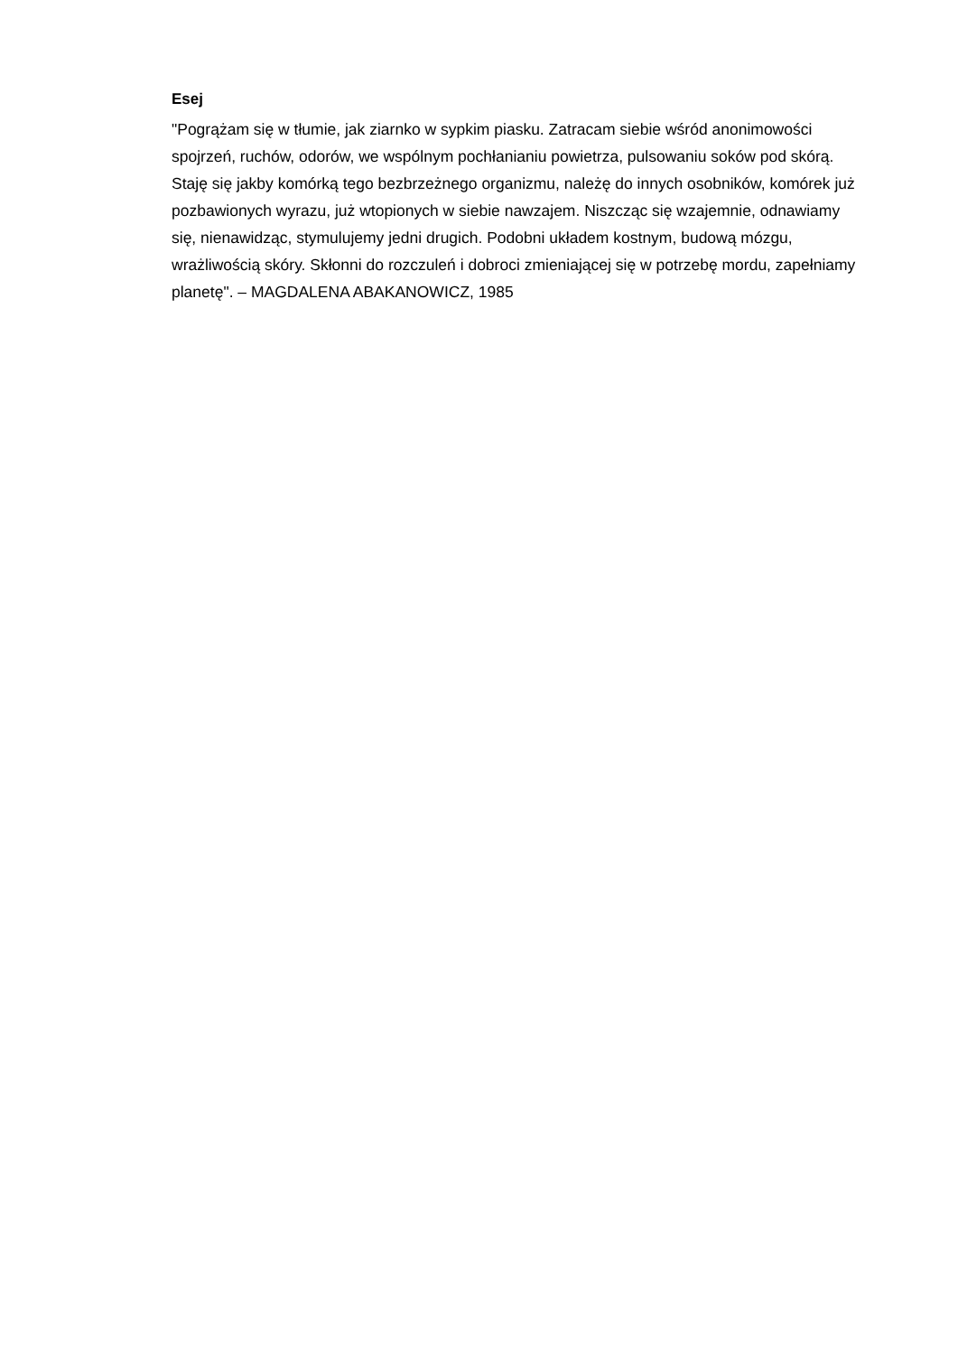Esej
"Pogrążam się w tłumie, jak ziarnko w sypkim piasku. Zatracam siebie wśród anonimowości spojrzeń, ruchów, odorów, we wspólnym pochłanianiu powietrza, pulsowaniu soków pod skórą. Staję się jakby komórką tego bezbrzeżnego organizmu, należę do innych osobników, komórek już pozbawionych wyrazu, już wtopionych w siebie nawzajem. Niszcząc się wzajemnie, odnawiamy się, nienawidząc, stymulujemy jedni drugich. Podobni układem kostnym, budową mózgu, wrażliwością skóry. Skłonni do rozczuleń i dobroci zmieniającej się w potrzebę mordu, zapełniamy planetę". – MAGDALENA ABAKANOWICZ, 1985